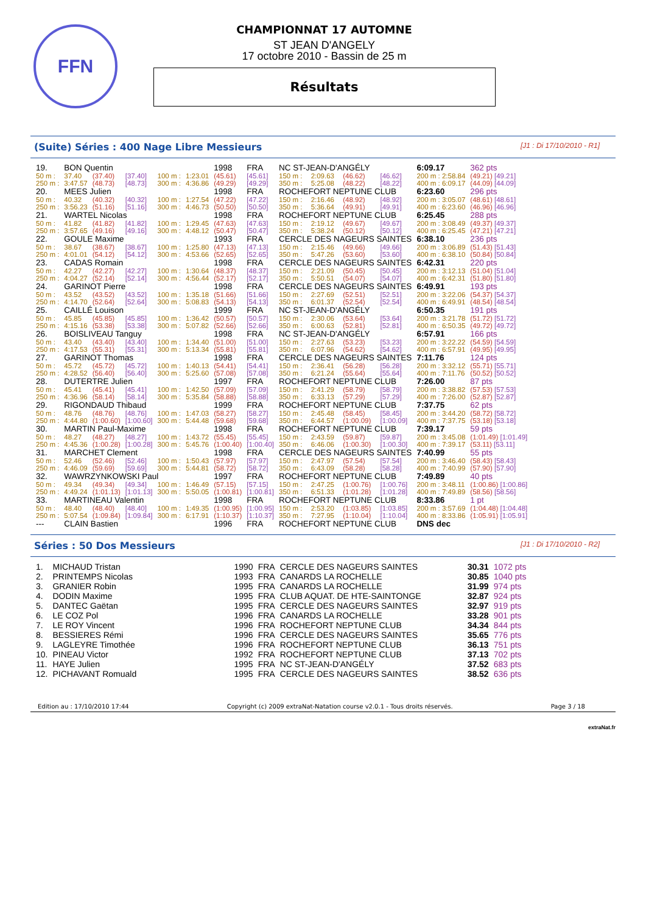FFN
CHAMPIONNAT 17 AUTOMNE
ST JEAN D'ANGELY
17 octobre 2010 - Bassin de 25 m
Résultats
(Suite) Séries : 400 Nage Libre Messieurs [J1 : Di 17/10/2010 - R1]
| 19. | BON Quentin | | | | | 1998 | FRA | NC ST-JEAN-D'ANGÉLY | | | | 6:09.17 | 362 pts |
| 50 m : | 37.40 | (37.40) | [37.40] | 100 m : | 1:23.01 | (45.61) | [45.61] | 150 m : | 2:09.63 | (46.62) | [46.62] | 200 m : 2:58.84 | (49.21) [49.21] |
| 250 m : | 3:47.57 | (48.73) | [48.73] | 300 m : | 4:36.86 | (49.29) | [49.29] | 350 m : | 5:25.08 | (48.22) | [48.22] | 400 m : 6:09.17 | (44.09) [44.09] |
| 20. | MEES Julien | | | | | 1998 | FRA | ROCHEFORT NEPTUNE CLUB | | | | 6:23.60 | 296 pts |
| 50 m : | 40.32 | (40.32) | [40.32] | 100 m : | 1:27.54 | (47.22) | [47.22] | 150 m : | 2:16.46 | (48.92) | [48.92] | 200 m : 3:05.07 | (48.61) [48.61] |
| 250 m : | 3:56.23 | (51.16) | [51.16] | 300 m : | 4:46.73 | (50.50) | [50.50] | 350 m : | 5:36.64 | (49.91) | [49.91] | 400 m : 6:23.60 | (46.96) [46.96] |
| 21. | WARTEL Nicolas | | | | | 1998 | FRA | ROCHEFORT NEPTUNE CLUB | | | | 6:25.45 | 288 pts |
| 50 m : | 41.82 | (41.82) | [41.82] | 100 m : | 1:29.45 | (47.63) | [47.63] | 150 m : | 2:19.12 | (49.67) | [49.67] | 200 m : 3:08.49 | (49.37) [49.37] |
| 250 m : | 3:57.65 | (49.16) | [49.16] | 300 m : | 4:48.12 | (50.47) | [50.47] | 350 m : | 5:38.24 | (50.12) | [50.12] | 400 m : 6:25.45 | (47.21) [47.21] |
| 22. | GOULE Maxime | | | | | 1993 | FRA | CERCLE DES NAGEURS SAINTES | | | | 6:38.10 | 236 pts |
| 50 m : | 38.67 | (38.67) | [38.67] | 100 m : | 1:25.80 | (47.13) | [47.13] | 150 m : | 2:15.46 | (49.66) | [49.66] | 200 m : 3:06.89 | (51.43) [51.43] |
| 250 m : | 4:01.01 | (54.12) | [54.12] | 300 m : | 4:53.66 | (52.65) | [52.65] | 350 m : | 5:47.26 | (53.60) | [53.60] | 400 m : 6:38.10 | (50.84) [50.84] |
| 23. | CADAS Romain | | | | | 1998 | FRA | CERCLE DES NAGEURS SAINTES | | | | 6:42.31 | 220 pts |
| 50 m : | 42.27 | (42.27) | [42.27] | 100 m : | 1:30.64 | (48.37) | [48.37] | 150 m : | 2:21.09 | (50.45) | [50.45] | 200 m : 3:12.13 | (51.04) [51.04] |
| 250 m : | 4:04.27 | (52.14) | [52.14] | 300 m : | 4:56.44 | (52.17) | [52.17] | 350 m : | 5:50.51 | (54.07) | [54.07] | 400 m : 6:42.31 | (51.80) [51.80] |
| 24. | GARINOT Pierre | | | | | 1998 | FRA | CERCLE DES NAGEURS SAINTES | | | | 6:49.91 | 193 pts |
| 50 m : | 43.52 | (43.52) | [43.52] | 100 m : | 1:35.18 | (51.66) | [51.66] | 150 m : | 2:27.69 | (52.51) | [52.51] | 200 m : 3:22.06 | (54.37) [54.37] |
| 250 m : | 4:14.70 | (52.64) | [52.64] | 300 m : | 5:08.83 | (54.13) | [54.13] | 350 m : | 6:01.37 | (52.54) | [52.54] | 400 m : 6:49.91 | (48.54) [48.54] |
| 25. | CAILLÉ Louison | | | | | 1999 | FRA | NC ST-JEAN-D'ANGÉLY | | | | 6:50.35 | 191 pts |
| 50 m : | 45.85 | (45.85) | [45.85] | 100 m : | 1:36.42 | (50.57) | [50.57] | 150 m : | 2:30.06 | (53.64) | [53.64] | 200 m : 3:21.78 | (51.72) [51.72] |
| 250 m : | 4:15.16 | (53.38) | [53.38] | 300 m : | 5:07.82 | (52.66) | [52.66] | 350 m : | 6:00.63 | (52.81) | [52.81] | 400 m : 6:50.35 | (49.72) [49.72] |
| 26. | BOISLIVEAU Tanguy | | | | | 1998 | FRA | NC ST-JEAN-D'ANGÉLY | | | | 6:57.91 | 166 pts |
| 50 m : | 43.40 | (43.40) | [43.40] | 100 m : | 1:34.40 | (51.00) | [51.00] | 150 m : | 2:27.63 | (53.23) | [53.23] | 200 m : 3:22.22 | (54.59) [54.59] |
| 250 m : | 4:17.53 | (55.31) | [55.31] | 300 m : | 5:13.34 | (55.81) | [55.81] | 350 m : | 6:07.96 | (54.62) | [54.62] | 400 m : 6:57.91 | (49.95) [49.95] |
| 27. | GARINOT Thomas | | | | | 1998 | FRA | CERCLE DES NAGEURS SAINTES | | | | 7:11.76 | 124 pts |
| 50 m : | 45.72 | (45.72) | [45.72] | 100 m : | 1:40.13 | (54.41) | [54.41] | 150 m : | 2:36.41 | (56.28) | [56.28] | 200 m : 3:32.12 | (55.71) [55.71] |
| 250 m : | 4:28.52 | (56.40) | [56.40] | 300 m : | 5:25.60 | (57.08) | [57.08] | 350 m : | 6:21.24 | (55.64) | [55.64] | 400 m : 7:11.76 | (50.52) [50.52] |
| 28. | DUTERTRE Julien | | | | | 1997 | FRA | ROCHEFORT NEPTUNE CLUB | | | | 7:26.00 | 87 pts |
| 50 m : | 45.41 | (45.41) | [45.41] | 100 m : | 1:42.50 | (57.09) | [57.09] | 150 m : | 2:41.29 | (58.79) | [58.79] | 200 m : 3:38.82 | (57.53) [57.53] |
| 250 m : | 4:36.96 | (58.14) | [58.14] | 300 m : | 5:35.84 | (58.88) | [58.88] | 350 m : | 6:33.13 | (57.29) | [57.29] | 400 m : 7:26.00 | (52.87) [52.87] |
| 29. | RIGONDAUD Thibaud | | | | | 1999 | FRA | ROCHEFORT NEPTUNE CLUB | | | | 7:37.75 | 62 pts |
| 50 m : | 48.76 | (48.76) | [48.76] | 100 m : | 1:47.03 | (58.27) | [58.27] | 150 m : | 2:45.48 | (58.45) | [58.45] | 200 m : 3:44.20 | (58.72) [58.72] |
| 250 m : | 4:44.80 | (1:00.60) | [1:00.60] | 300 m : | 5:44.48 | (59.68) | [59.68] | 350 m : | 6:44.57 | (1:00.09) | [1:00.09] | 400 m : 7:37.75 | (53.18) [53.18] |
| 30. | MARTIN Paul-Maxime | | | | | 1998 | FRA | ROCHEFORT NEPTUNE CLUB | | | | 7:39.17 | 59 pts |
| 50 m : | 48.27 | (48.27) | [48.27] | 100 m : | 1:43.72 | (55.45) | [55.45] | 150 m : | 2:43.59 | (59.87) | [59.87] | 200 m : 3:45.08 | (1:01.49) [1:01.49] |
| 250 m : | 4:45.36 | (1:00.28) | [1:00.28] | 300 m : | 5:45.76 | (1:00.40) | [1:00.40] | 350 m : | 6:46.06 | (1:00.30) | [1:00.30] | 400 m : 7:39.17 | (53.11) [53.11] |
| 31. | MARCHET Clement | | | | | 1998 | FRA | CERCLE DES NAGEURS SAINTES | | | | 7:40.99 | 55 pts |
| 50 m : | 52.46 | (52.46) | [52.46] | 100 m : | 1:50.43 | (57.97) | [57.97] | 150 m : | 2:47.97 | (57.54) | [57.54] | 200 m : 3:46.40 | (58.43) [58.43] |
| 250 m : | 4:46.09 | (59.69) | [59.69] | 300 m : | 5:44.81 | (58.72) | [58.72] | 350 m : | 6:43.09 | (58.28) | [58.28] | 400 m : 7:40.99 | (57.90) [57.90] |
| 32. | WAWRZYNKOWSKI Paul | | | | | 1997 | FRA | ROCHEFORT NEPTUNE CLUB | | | | 7:49.89 | 40 pts |
| 50 m : | 49.34 | (49.34) | [49.34] | 100 m : | 1:46.49 | (57.15) | [57.15] | 150 m : | 2:47.25 | (1:00.76) | [1:00.76] | 200 m : 3:48.11 | (1:00.86) [1:00.86] |
| 250 m : | 4:49.24 | (1:01.13) | [1:01.13] | 300 m : | 5:50.05 | (1:00.81) | [1:00.81] | 350 m : | 6:51.33 | (1:01.28) | [1:01.28] | 400 m : 7:49.89 | (58.56) [58.56] |
| 33. | MARTINEAU Valentin | | | | | 1998 | FRA | ROCHEFORT NEPTUNE CLUB | | | | 8:33.86 | 1 pt |
| 50 m : | 48.40 | (48.40) | [48.40] | 100 m : | 1:49.35 | (1:00.95) | [1:00.95] | 150 m : | 2:53.20 | (1:03.85) | [1:03.85] | 200 m : 3:57.69 | (1:04.48) [1:04.48] |
| 250 m : | 5:07.54 | (1:09.84) | [1:09.84] | 300 m : | 6:17.91 | (1:10.37) | [1:10.37] | 350 m : | 7:27.95 | (1:10.04) | [1:10.04] | 400 m : 8:33.86 | (1:05.91) [1:05.91] |
| --- | CLAIN Bastien | | | | | 1996 | FRA | ROCHEFORT NEPTUNE CLUB | | | | DNS dec | |
Séries : 50 Dos Messieurs [J1 : Di 17/10/2010 - R2]
| 1. | MICHAUD Tristan | 1990 | FRA | CERCLE DES NAGEURS SAINTES | 30.31 | 1072 pts |
| 2. | PRINTEMPS Nicolas | 1993 | FRA | CANARDS LA ROCHELLE | 30.85 | 1040 pts |
| 3. | GRANIER Robin | 1995 | FRA | CANARDS LA ROCHELLE | 31.99 | 974 pts |
| 4. | DODIN Maxime | 1995 | FRA | CLUB AQUAT. DE HTE-SAINTONGE | 32.87 | 924 pts |
| 5. | DANTEC Gaëtan | 1995 | FRA | CERCLE DES NAGEURS SAINTES | 32.97 | 919 pts |
| 6. | LE COZ Pol | 1996 | FRA | CANARDS LA ROCHELLE | 33.28 | 901 pts |
| 7. | LE ROY Vincent | 1996 | FRA | ROCHEFORT NEPTUNE CLUB | 34.34 | 844 pts |
| 8. | BESSIERES Rémi | 1996 | FRA | CERCLE DES NAGEURS SAINTES | 35.65 | 776 pts |
| 9. | LAGLEYRE Timothée | 1996 | FRA | ROCHEFORT NEPTUNE CLUB | 36.13 | 751 pts |
| 10. | PINEAU Victor | 1992 | FRA | ROCHEFORT NEPTUNE CLUB | 37.13 | 702 pts |
| 11. | HAYE Julien | 1995 | FRA | NC ST-JEAN-D'ANGÉLY | 37.52 | 683 pts |
| 12. | PICHAVANT Romuald | 1995 | FRA | CERCLE DES NAGEURS SAINTES | 38.52 | 636 pts |
Edition au : 17/10/2010 17:44 Copyright (c) 2009 extraNat-Natation course v2.0.1 - Tous droits réservés. Page 3 / 18
extraNat.fr